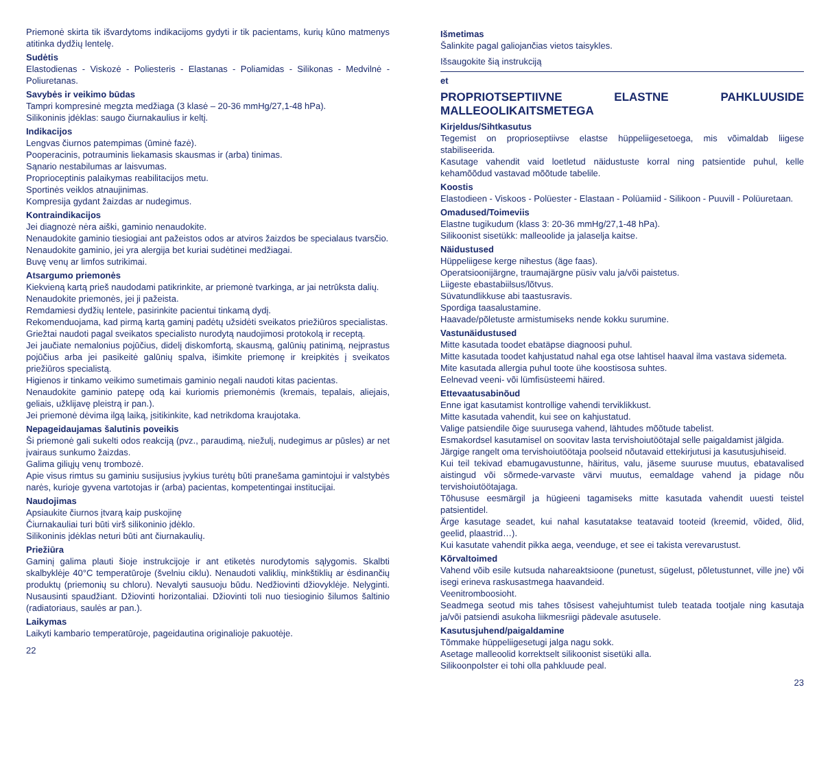Priemonė skirta tik išvardytoms indikacijoms gydyti ir tik pacientams, kurių kūno matmenys atitinka dydžių lentelę.
Sudėtis
Elastodienas - Viskozė - Poliesteris - Elastanas - Poliamidas - Silikonas - Medvilnė - Poliuretanas.
Savybės ir veikimo būdas
Tampri kompresinė megzta medžiaga (3 klasė – 20-36 mmHg/27,1-48 hPa).
Silikoninis įdėklas: saugo čiurnakaulius ir keltį.
Indikacijos
Lengvas čiurnos patempimas (ūminė fazė).
Pooperacinis, potrauminis liekamasis skausmas ir (arba) tinimas.
Sąnario nestabilumas ar laisvumas.
Proprioceptinis palaikymas reabilitacijos metu.
Sportinės veiklos atnaujinimas.
Kompresija gydant žaizdas ar nudegimus.
Kontraindikacijos
Jei diagnozė nėra aiški, gaminio nenaudokite.
Nenaudokite gaminio tiesiogiai ant pažeistos odos ar atviros žaizdos be specialaus tvarsčio.
Nenaudokite gaminio, jei yra alergija bet kuriai sudėtinei medžiagai.
Buvę venų ar limfos sutrikimai.
Atsargumo priemonės
Kiekvieną kartą prieš naudodami patikrinkite, ar priemonė tvarkinga, ar jai netrūksta dalių.
Nenaudokite priemonės, jei ji pažeista.
Remdamiesi dydžių lentele, pasirinkite pacientui tinkamą dydį.
Rekomenduojama, kad pirmą kartą gaminį padėtų užsidėti sveikatos priežiūros specialistas.
Griežtai naudoti pagal sveikatos specialisto nurodytą naudojimosi protokolą ir receptą.
Jei jaučiate nemalonius pojūčius, didelį diskomfortą, skausmą, galūnių patinimą, neįprastus pojūčius arba jei pasikeitė galūnių spalva, išimkite priemonę ir kreipkitės į sveikatos priežiūros specialistą.
Higienos ir tinkamo veikimo sumetimais gaminio negali naudoti kitas pacientas.
Nenaudokite gaminio patepę odą kai kuriomis priemonėmis (kremais, tepalais, aliejais, geliais, užklijavę pleistrą ir pan.).
Jei priemonė dėvima ilgą laiką, įsitikinkite, kad netrikdoma kraujotaka.
Nepageidaujamas šalutinis poveikis
Ši priemonė gali sukelti odos reakciją (pvz., paraudimą, niežulį, nudegimus ar pūsles) ar net įvairaus sunkumo žaizdas.
Galima giliųjų venų trombozė.
Apie visus rimtus su gaminiu susijusius įvykius turėtų būti pranešama gamintojui ir valstybės narės, kurioje gyvena vartotojas ir (arba) pacientas, kompetentingai institucijai.
Naudojimas
Apsiaukite čiurnos įtvarą kaip puskojinę
Čiurnakauliai turi būti virš silikoninio įdėklo.
Silikoninis įdėklas neturi būti ant čiurnakaulių.
Priežiūra
Gaminį galima plauti šioje instrukcijoje ir ant etiketės nurodytomis sąlygomis. Skalbti skalbyklėje 40°C temperatūroje (švelniu ciklu). Nenaudoti valiklių, minkštiklių ar ėsdinančių produktų (priemonių su chloru). Nevalyti sausuoju būdu. Nedžiovinti džiovyklėje. Nelyginti. Nusausinti spaudžiant. Džiovinti horizontaliai. Džiovinti toli nuo tiesioginio šilumos šaltinio (radiatoriaus, saulės ar pan.).
Laikymas
Laikyti kambario temperatūroje, pageidautina originalioje pakuotėje.
22
Išmetimas
Šalinkite pagal galiojančias vietos taisykles.
Išsaugokite šią instrukciją
et
PROPRIOTSEPTIIVNE ELASTNE PAHKLUUSIDE MALLEOOLIKAITSMETEGA
Kirjeldus/Sihtkasutus
Tegemist on proprioseptiivse elastse hüppeliigesetoega, mis võimaldab liigese stabiliseerida.
Kasutage vahendit vaid loetletud näidustuste korral ning patsientide puhul, kelle kehamõõdud vastavad mõõtude tabelile.
Koostis
Elastodieen - Viskoos - Polüester - Elastaan - Polüamiid - Silikoon - Puuvill - Polüuretaan.
Omadused/Toimeviis
Elastne tugikudum (klass 3: 20-36 mmHg/27,1-48 hPa).
Silikoonist sisetükk: malleoolide ja jalaselja kaitse.
Näidustused
Hüppeliigese kerge nihestus (äge faas).
Operatsioonijärgne, traumajärgne püsiv valu ja/või paistetus.
Liigeste ebastabiilsus/lõtvus.
Süvatundlikkuse abi taastusravis.
Spordiga taasalustamine.
Haavade/põletuste armistumiseks nende kokku surumine.
Vastunäidustused
Mitte kasutada toodet ebatäpse diagnoosi puhul.
Mitte kasutada toodet kahjustatud nahal ega otse lahtisel haaval ilma vastava sidemeta.
Mite kasutada allergia puhul toote ühe koostisosa suhtes.
Eelnevad veeni- või lümfisüsteemi häired.
Ettevaatusabinõud
Enne igat kasutamist kontrollige vahendi terviklikkust.
Mitte kasutada vahendit, kui see on kahjustatud.
Valige patsiendile õige suurusega vahend, lähtudes mõõtude tabelist.
Esmakordsel kasutamisel on soovitav lasta tervishoiutöötajal selle paigaldamist jälgida.
Järgige rangelt oma tervishoiutöötaja poolseid nõutavaid ettekirjutusi ja kasutusjuhiseid.
Kui teil tekivad ebamugavustunne, häiritus, valu, jäseme suuruse muutus, ebatavalised aistingud või sõrmede-varvaste värvi muutus, eemaldage vahend ja pidage nõu tervishoiutöötajaga.
Tõhususe eesmärgil ja hügieeni tagamiseks mitte kasutada vahendit uuesti teistel patsientidel.
Ärge kasutage seadet, kui nahal kasutatakse teatavaid tooteid (kreemid, võided, õlid, geelid, plaastrid…).
Kui kasutate vahendit pikka aega, veenduge, et see ei takista verevarustust.
Kõrvaltoimed
Vahend võib esile kutsuda nahareaktsioone (punetust, sügelust, põletustunnet, ville jne) või isegi erineva raskusastmega haavandeid.
Veenitromboosioht.
Seadmega seotud mis tahes tõsisest vahejuhtumist tuleb teatada tootjale ning kasutaja ja/või patsiendi asukoha liikmesriigi pädevale asutusele.
Kasutusjuhend/paigaldamine
Tõmmake hüppeliigesetugi jalga nagu sokk.
Asetage malleoolid korrektselt silikoonist sisetüki alla.
Silikoonpolster ei tohi olla pahkluude peal.
23